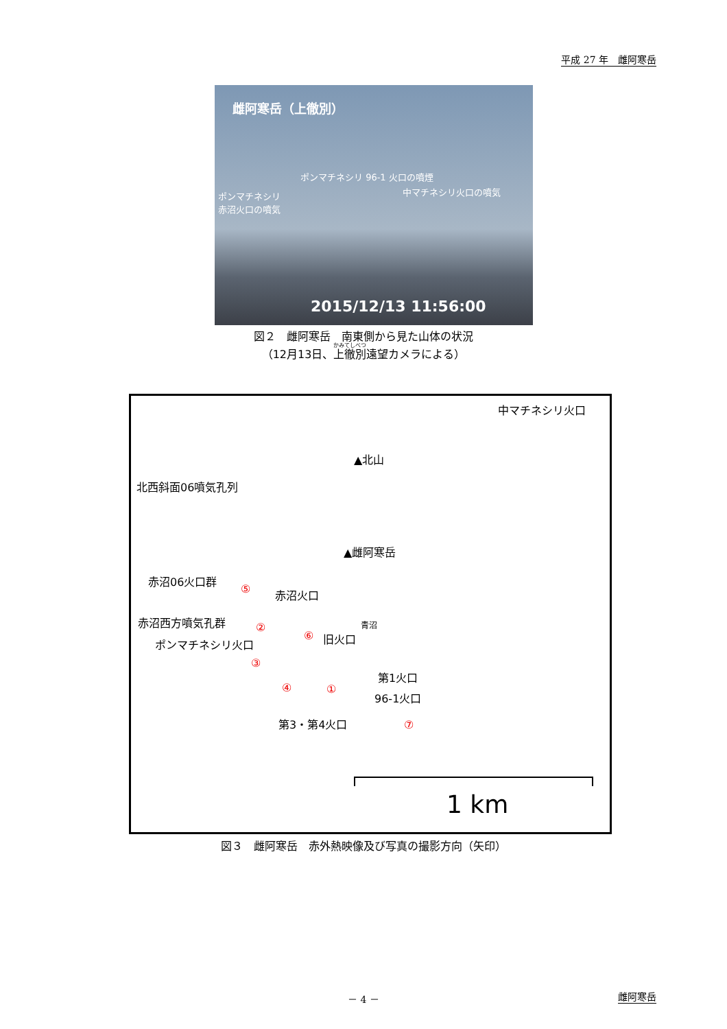平成 27 年　雌阿寒岳
雌阿寒岳（上徹別）
ポンマチネシリ 96-1 火口の噴煙
中マチネシリ火口の噴気
ポンマチネシリ
赤沼火口の噴気
2015/12/13 11:56:00
図２　雌阿寒岳　南東側から見た山体の状況
（12月13日、上徹別遠望カメラによる）
中マチネシリ火口
▲北山
北西斜面06噴気孔列
▲雌阿寒岳
赤沼06火口群
赤沼火口
赤沼西方噴気孔群 青沼
ポンマチネシリ火口 旧火口
第1火口
96-1火口
第3・第4火口
⑤
②
⑥
③
④ ①
⑦
1 km
図３　雌阿寒岳　赤外熱映像及び写真の撮影方向（矢印）
－ 4 － 雌阿寒岳